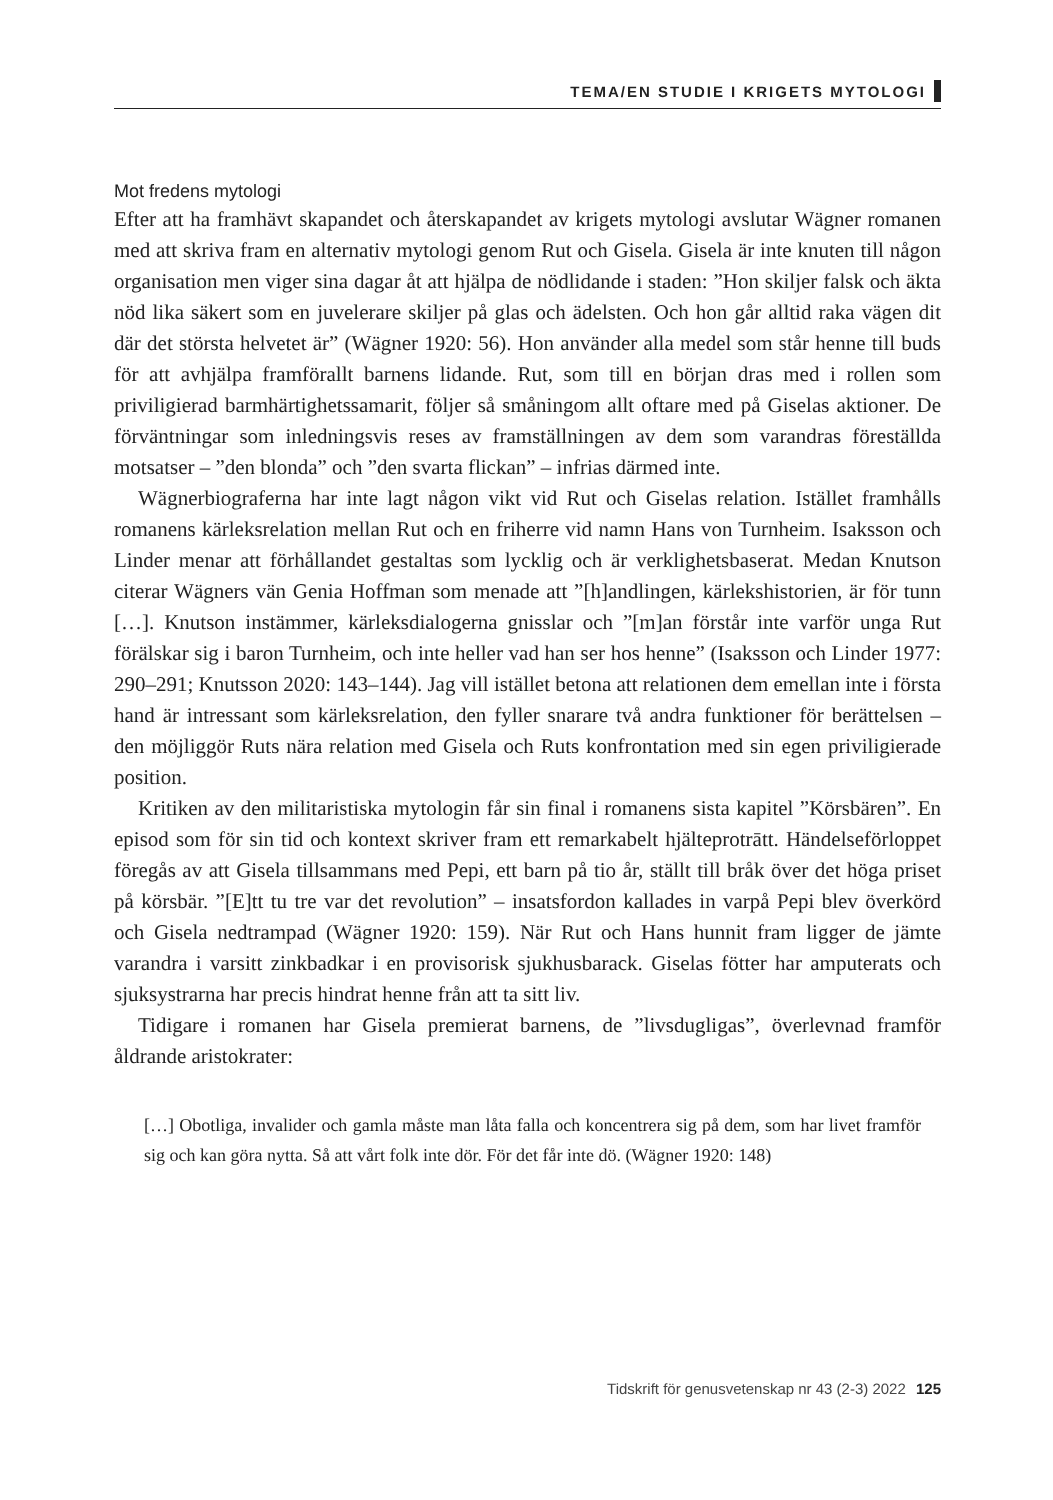TEMA/EN STUDIE I KRIGETS MYTOLOGI
Mot fredens mytologi
Efter att ha framhävt skapandet och återskapandet av krigets mytologi avslutar Wägner romanen med att skriva fram en alternativ mytologi genom Rut och Gisela. Gisela är inte knuten till någon organisation men viger sina dagar åt att hjälpa de nödlidande i staden: ”Hon skiljer falsk och äkta nöd lika säkert som en juvelerare skiljer på glas och ädelsten. Och hon går alltid raka vägen dit där det största helvetet är” (Wägner 1920: 56). Hon använder alla medel som står henne till buds för att avhjälpa framförallt barnens lidande. Rut, som till en början dras med i rollen som priviligierad barmhärtighetssamarit, följer så småningom allt oftare med på Giselas aktioner. De förväntningar som inledningsvis reses av framställningen av dem som varandras föreställda motsatser – ”den blonda” och ”den svarta flickan” – infrias därmed inte.
Wägnerbiograferna har inte lagt någon vikt vid Rut och Giselas relation. Istället framhålls romanens kärleksrelation mellan Rut och en friherre vid namn Hans von Turnheim. Isaksson och Linder menar att förhållandet gestaltas som lycklig och är verklighetsbaserat. Medan Knutson citerar Wägners vän Genia Hoffman som menade att ”[h]andlingen, kärlekshistorien, är för tunn […]. Knutson instämmer, kärleksdialogerna gnisslar och ”[m]an förstår inte varför unga Rut förälskar sig i baron Turnheim, och inte heller vad han ser hos henne” (Isaksson och Linder 1977: 290–291; Knutsson 2020: 143–144). Jag vill istället betona att relationen dem emellan inte i första hand är intressant som kärleksrelation, den fyller snarare två andra funktioner för berättelsen – den möjliggör Ruts nära relation med Gisela och Ruts konfrontation med sin egen priviligierade position.
Kritiken av den militaristiska mytologin får sin final i romanens sista kapitel ”Körsbären”. En episod som för sin tid och kontext skriver fram ett remarkabelt hjälteprotrātt. Händelseförloppet föregås av att Gisela tillsammans med Pepi, ett barn på tio år, ställt till bråk över det höga priset på körsbär. ”[E]tt tu tre var det revolution” – insatsfordon kallades in varpå Pepi blev överkörd och Gisela nedtrampad (Wägner 1920: 159). När Rut och Hans hunnit fram ligger de jämte varandra i varsitt zinkbadkar i en provisorisk sjukhusbarack. Giselas fötter har amputerats och sjuksystrarna har precis hindrat henne från att ta sitt liv.
Tidigare i romanen har Gisela premierat barnens, de ”livsdugligas”, överlevnad framför åldrande aristokrater:
[…] Obotliga, invalider och gamla måste man låta falla och koncentrera sig på dem, som har livet framför sig och kan göra nytta. Så att vårt folk inte dör. För det får inte dö. (Wägner 1920: 148)
Tidskrift för genusvetenskap nr 43 (2-3) 2022 125